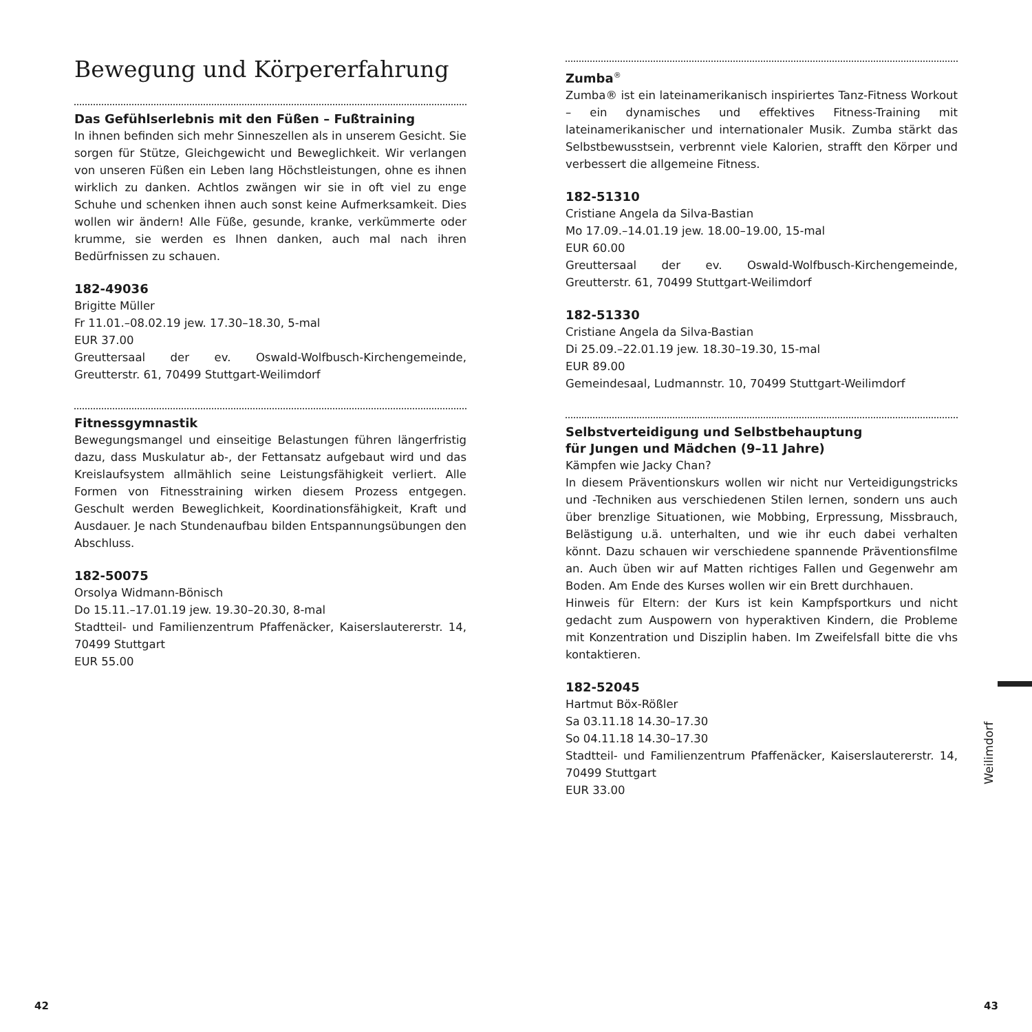Bewegung und Körpererfahrung
Das Gefühlserlebnis mit den Füßen – Fußtraining
In ihnen befinden sich mehr Sinneszellen als in unserem Gesicht. Sie sorgen für Stütze, Gleichgewicht und Beweglichkeit. Wir verlangen von unseren Füßen ein Leben lang Höchstleistungen, ohne es ihnen wirklich zu danken. Achtlos zwängen wir sie in oft viel zu enge Schuhe und schenken ihnen auch sonst keine Aufmerksamkeit. Dies wollen wir ändern! Alle Füße, gesunde, kranke, verkümmerte oder krumme, sie werden es Ihnen danken, auch mal nach ihren Bedürfnissen zu schauen.
182-49036
Brigitte Müller
Fr 11.01.–08.02.19 jew. 17.30–18.30, 5-mal
EUR 37.00
Greuttersaal der ev. Oswald-Wolfbusch-Kirchengemeinde, Greutterstr. 61, 70499 Stuttgart-Weilimdorf
Fitnessgymnastik
Bewegungsmangel und einseitige Belastungen führen längerfristig dazu, dass Muskulatur ab-, der Fettansatz aufgebaut wird und das Kreislaufsystem allmählich seine Leistungsfähigkeit verliert. Alle Formen von Fitnesstraining wirken diesem Prozess entgegen. Geschult werden Beweglichkeit, Koordinationsfähigkeit, Kraft und Ausdauer. Je nach Stundenaufbau bilden Entspannungsübungen den Abschluss.
182-50075
Orsolya Widmann-Bönisch
Do 15.11.–17.01.19 jew. 19.30–20.30, 8-mal
Stadtteil- und Familienzentrum Pfaffenäcker, Kaiserslautererstr. 14, 70499 Stuttgart
EUR 55.00
Zumba<sup>®</sup>
Zumba® ist ein lateinamerikanisch inspiriertes Tanz-Fitness Workout – ein dynamisches und effektives Fitness-Training mit lateinamerikanischer und internationaler Musik. Zumba stärkt das Selbstbewusstsein, verbrennt viele Kalorien, strafft den Körper und verbessert die allgemeine Fitness.
182-51310
Cristiane Angela da Silva-Bastian
Mo 17.09.–14.01.19 jew. 18.00–19.00, 15-mal
EUR 60.00
Greuttersaal der ev. Oswald-Wolfbusch-Kirchengemeinde, Greutterstr. 61, 70499 Stuttgart-Weilimdorf
182-51330
Cristiane Angela da Silva-Bastian
Di 25.09.–22.01.19 jew. 18.30–19.30, 15-mal
EUR 89.00
Gemeindesaal, Ludmannstr. 10, 70499 Stuttgart-Weilimdorf
Selbstverteidigung und Selbstbehauptung
für Jungen und Mädchen (9–11 Jahre)
Kämpfen wie Jacky Chan?
In diesem Präventionskurs wollen wir nicht nur Verteidigungstricks und -Techniken aus verschiedenen Stilen lernen, sondern uns auch über brenzlige Situationen, wie Mobbing, Erpressung, Missbrauch, Belästigung u.ä. unterhalten, und wie ihr euch dabei verhalten könnt. Dazu schauen wir verschiedene spannende Präventionsfilme an. Auch üben wir auf Matten richtiges Fallen und Gegenwehr am Boden. Am Ende des Kurses wollen wir ein Brett durchhauen.
Hinweis für Eltern: der Kurs ist kein Kampfsportkurs und nicht gedacht zum Auspowern von hyperaktiven Kindern, die Probleme mit Konzentration und Disziplin haben. Im Zweifelsfall bitte die vhs kontaktieren.
182-52045
Hartmut Böx-Rößler
Sa 03.11.18 14.30–17.30
So 04.11.18 14.30–17.30
Stadtteil- und Familienzentrum Pfaffenäcker, Kaiserslautererstr. 14, 70499 Stuttgart
EUR 33.00
Weilimdorf
42 43